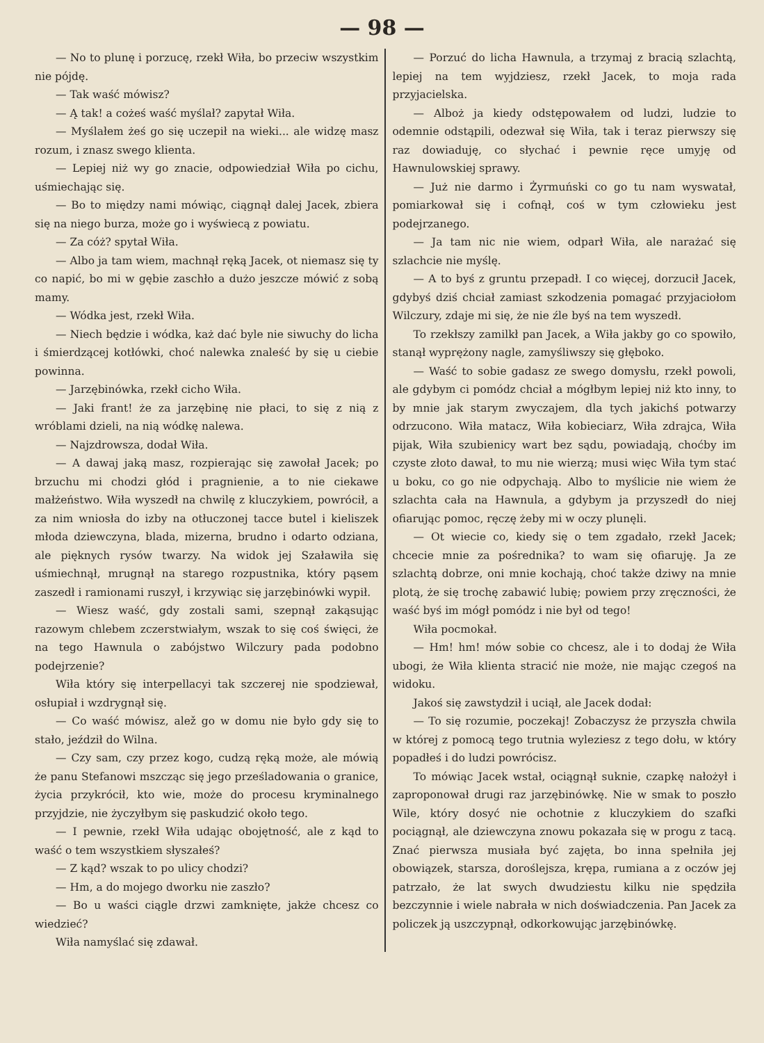— 98 —
— No to plunę i porzucę, rzekł Wiła, bo przeciw wszystkim nie pójdę.
— Tak waść mówisz?
— Ą tak! a cożeś waść myślał? zapytał Wiła.
— Myślałem żeś go się uczepił na wieki... ale widzę masz rozum, i znasz swego klienta.
— Lepiej niż wy go znacie, odpowiedział Wiła po cichu, uśmiechając się.
— Bo to między nami mówiąc, ciągnął dalej Jacek, zbiera się na niego burza, może go i wyświecą z powiatu.
— Za cóż? spytał Wiła.
— Albo ja tam wiem, machnął ręką Jacek, ot niemasz się ty co napić, bo mi w gębie zaschło a dużo jeszcze mówić z sobą mamy.
— Wódka jest, rzekł Wiła.
— Niech będzie i wódka, każ dać byle nie siwuchy do licha i śmierdzącej kotłówki, choć nalewka znaleść by się u ciebie powinna.
— Jarzębinówka, rzekł cicho Wiła.
— Jaki frant! że za jarzębinę nie płaci, to się z nią z wróblami dzieli, na nią wódkę nalewa.
— Najzdrowsza, dodał Wiła.
— A dawaj jaką masz, rozpierając się zawołał Jacek; po brzuchu mi chodzi głód i pragnienie, a to nie ciekawe małżeństwo. Wiła wyszedł na chwilę z kluczykiem, powrócił, a za nim wniosła do izby na otłuczonej tacce butel i kieliszek młoda dziewczyna, blada, mizerna, brudno i odarto odziana, ale pięknych rysów twarzy. Na widok jej Szaławiła się uśmiechnął, mrugnął na starego rozpustnika, który pąsem zaszedł i ramionami ruszył, i krzywiąc się jarzębinówki wypił.
— Wiesz waść, gdy zostali sami, szepnął zakąsując razowym chlebem zczerstwiałym, wszak to się coś święci, że na tego Hawnula o zabójstwo Wilczury pada podobno podejrzenie?
Wiła który się interpellacyi tak szczerej nie spodziewał, osłupiał i wzdrygnął się.
— Co waść mówisz, alež go w domu nie było gdy się to stało, jeździł do Wilna.
— Czy sam, czy przez kogo, cudzą ręką może, ale mówią że panu Stefanowi mszcząc się jego prześladowania o granice, życia przykrócił, kto wie, może do procesu kryminalnego przyjdzie, nie życzyłbym się paskudzić około tego.
— I pewnie, rzekł Wiła udając obojętność, ale z kąd to waść o tem wszystkiem słyszałeś?
— Z kąd? wszak to po ulicy chodzi?
— Hm, a do mojego dworku nie zaszło?
— Bo u waści ciągle drzwi zamknięte, jakże chcesz co wiedzieć?
Wiła namyślać się zdawał.
— Porzuć do licha Hawnula, a trzymaj z bracią szlachtą, lepiej na tem wyjdziesz, rzekł Jacek, to moja rada przyjacielska.
— Alboż ja kiedy odstępowałem od ludzi, ludzie to odemnie odstąpili, odezwał się Wiła, tak i teraz pierwszy się raz dowiaduję, co słychać i pewnie ręce umyję od Hawnulowskiej sprawy.
— Już nie darmo i Żyrmuński co go tu nam wyswatał, pomiarkował się i cofnął, coś w tym człowieku jest podejrzanego.
— Ja tam nic nie wiem, odparł Wiła, ale narażać się szlachcie nie myślę.
— A to byś z gruntu przepadł. I co więcej, dorzucił Jacek, gdybyś dziś chciał zamiast szkodzenia pomagać przyjaciołom Wilczury, zdaje mi się, że nie źle byś na tem wyszedł.
To rzekłszy zamilkł pan Jacek, a Wiła jakby go co spowiło, stanął wyprężony nagle, zamyśliwszy się głęboko.
— Waść to sobie gadasz ze swego domysłu, rzekł powoli, ale gdybym ci pomódz chciał a mógłbym lepiej niż kto inny, to by mnie jak starym zwyczajem, dla tych jakichś potwarzy odrzucono. Wiła matacz, Wiła kobieciarz, Wiła zdrajca, Wiła pijak, Wiła szubienicy wart bez sądu, powiadają, choćby im czyste złoto dawał, to mu nie wierzą; musi więc Wiła tym stać u boku, co go nie odpychają. Albo to myślicie nie wiem że szlachta cała na Hawnula, a gdybym ja przyszedł do niej ofiarując pomoc, ręczę żeby mi w oczy plunęli.
— Ot wiecie co, kiedy się o tem zgadało, rzekł Jacek; chcecie mnie za pośrednika? to wam się ofiaruję. Ja ze szlachtą dobrze, oni mnie kochają, choć także dziwy na mnie plotą, że się trochę zabawić lubię; powiem przy zręczności, że waść byś im mógł pomódz i nie był od tego!
Wiła pocmokał.
— Hm! hm! mów sobie co chcesz, ale i to dodaj że Wiła ubogi, że Wiła klienta stracić nie może, nie mając czegoś na widoku.
Jakoś się zawstydził i uciął, ale Jacek dodał:
— To się rozumie, poczekaj! Zobaczysz że przyszła chwila w której z pomocą tego trutnia wyleziesz z tego dołu, w który popadłeś i do ludzi powrócisz.
To mówiąc Jacek wstał, ociągnął suknie, czapkę nałożył i zaproponował drugi raz jarzębinówkę. Nie w smak to poszło Wile, który dosyć nie ochotnie z kluczykiem do szafki pociągnął, ale dziewczyna znowu pokazała się w progu z tacą. Znać pierwsza musiała być zajęta, bo inna spełniła jej obowiązek, starsza, doroślejsza, krępa, rumiana a z oczów jej patrzało, że lat swych dwudziestu kilku nie spędziła bezczynnie i wiele nabrała w nich doświadczenia. Pan Jacek za policzek ją uszczypnął, odkorkowując jarzębinówkę.